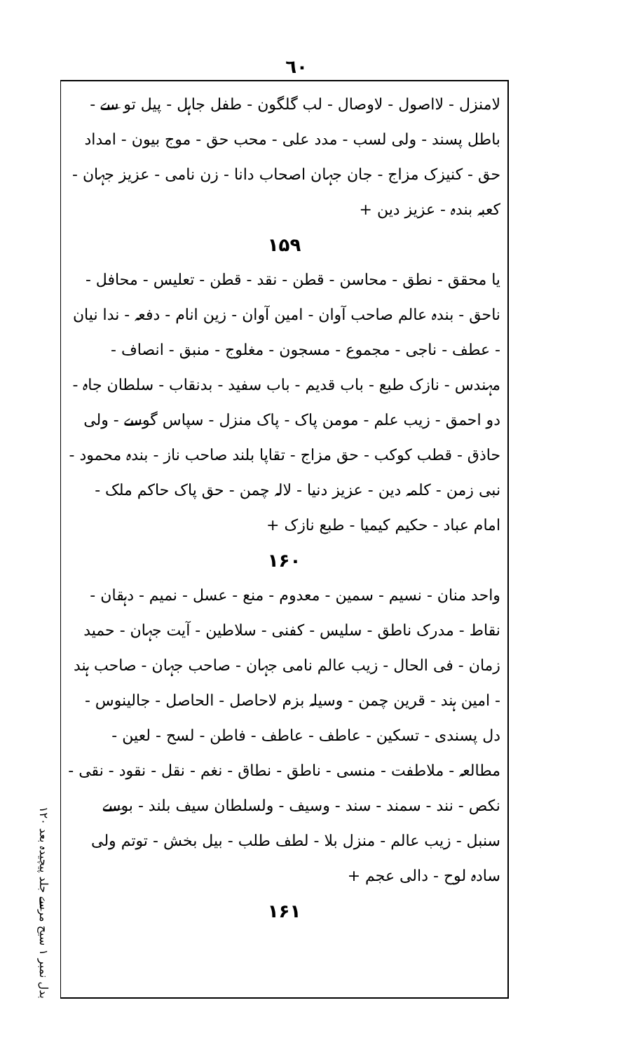٦٠
لامنزل - لااصول - لاوصال - لب گلگون - طفل جاہل - پیل تو سے - باطل پسند - ولی لسب - مدد علی - محب حق - موج بیون - امداد حق - کنیزک مزاج - جان جہان اصحاب دانا - زن نامی - عزیز جہان - کعبہ بندہ - عزیز دین +
۱۵۹
یا محقق - نطق - محاسن - قطن - نقد - قطن - تعلیس - محافل - ناحق - بندہ عالم صاحب آوان - امین آوان - زین انام - دفعہ - ندا نیان - عطف - ناجی - مجموع - مسجون - مغلوج - منبق - انصاف - مہندس - نازک طبع - باب قدیم - باب سفید - بدنقاب - سلطان جاہ - دو احمق - زیب علم - مومن پاک - پاک منزل - سپاس گوسے - ولی حاذق - قطب کوکب - حق مزاج - تقاپا بلند صاحب ناز - بندہ محمود - نبی زمن - کلمہ دین - عزیز دنیا - لالہ چمن - حق پاک حاکم ملک - امام عباد - حکیم کیمیا - طبع نازک +
۱۶۰
واحد منان - نسیم - سمین - معدوم - منع - عسل - نمیم - دہقان - نقاط - مدرک ناطق - سلیس - کفنی - سلاطین - آیت جہان - حمید زمان - فی الحال - زیب عالم نامی جہان - صاحب جہان - صاحب ہند - امین ہند - قرین چمن - وسیلہ بزم لاحاصل - الحاصل - جالینوس - دل پسندی - تسکین - عاطف - عاطف - فاطن - لسح - لعین - مطالعہ - ملاطفت - منسی - ناطق - نطاق - نغم - نقل - نقود - نقی - نکص - نند - سمند - سند - وسیف - ولسلطان سیف بلند - بوسے سنبل - زیب عالم - منزل بلا - لطف طلب - بیل بخش - توتم ولی سادہ لوح - دالی عجم +
۱۶۱
بدل نمبر ۱ سیح مرسے جلد پیچیدہ بعد ۱۲۰